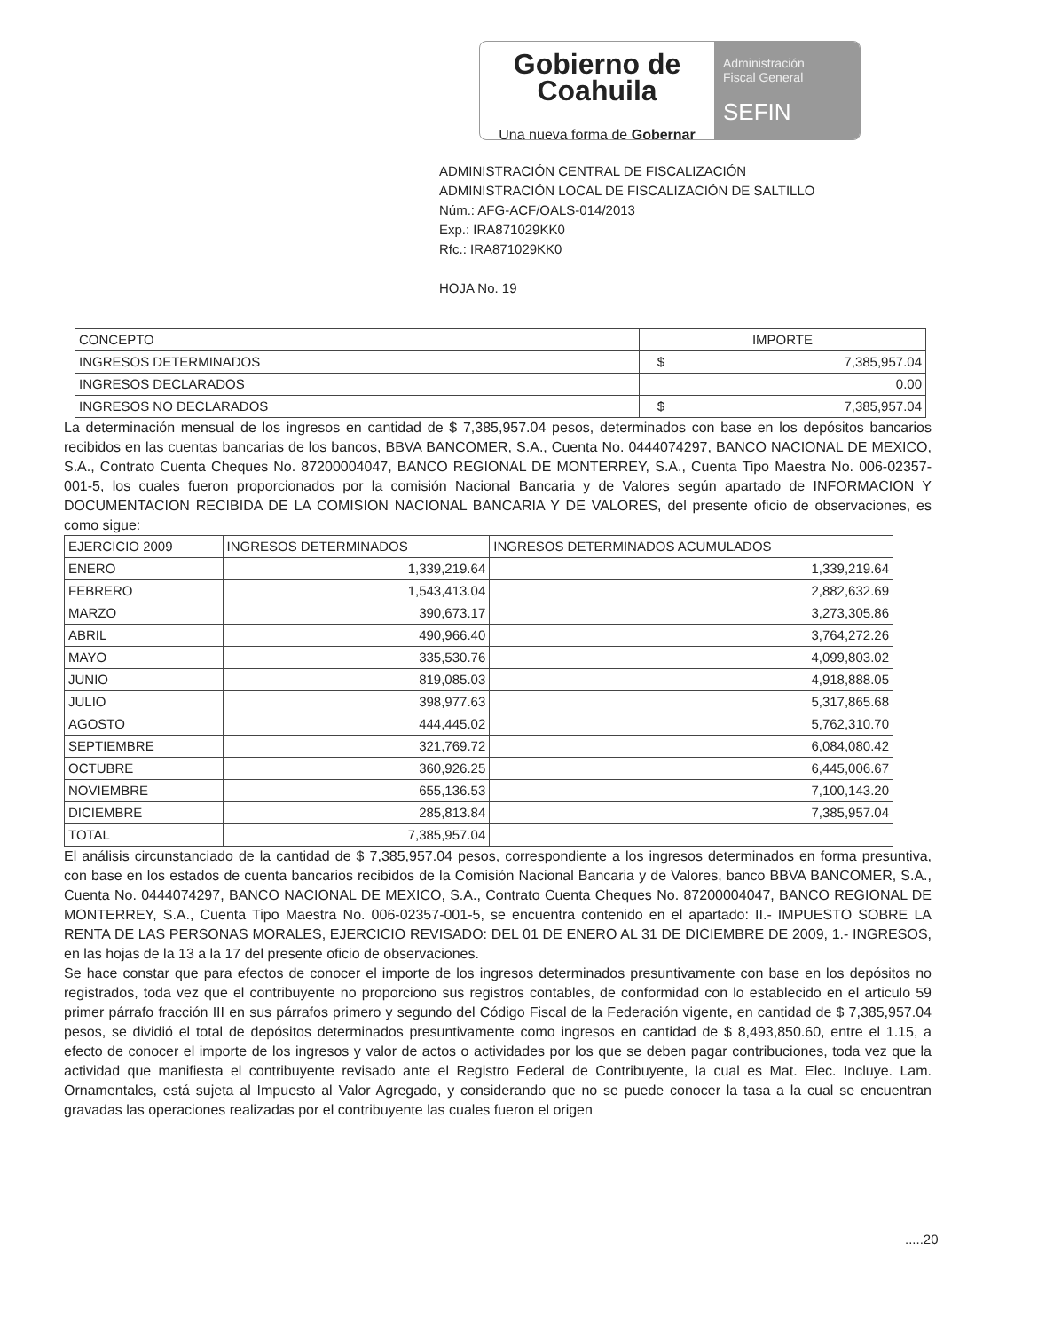Gobierno de
Coahuila
Una nueva forma de Gobernar
Administración
Fiscal General
SEFIN
ADMINISTRACIÓN CENTRAL DE FISCALIZACIÓN
ADMINISTRACIÓN LOCAL DE FISCALIZACIÓN DE SALTILLO
Núm.: AFG-ACF/OALS-014/2013
Exp.: IRA871029KK0
Rfc.: IRA871029KK0
HOJA No. 19
| CONCEPTO | IMPORTE | |
| --- | --- | --- |
| INGRESOS DETERMINADOS | $ | 7,385,957.04 |
| INGRESOS DECLARADOS | 0.00 | |
| INGRESOS NO DECLARADOS | $ | 7,385,957.04 |
La determinación mensual de los ingresos en cantidad de $ 7,385,957.04 pesos, determinados con base en los depósitos bancarios recibidos en las cuentas bancarias de los bancos, BBVA BANCOMER, S.A., Cuenta No. 0444074297, BANCO NACIONAL DE MEXICO, S.A., Contrato Cuenta Cheques No. 87200004047, BANCO REGIONAL DE MONTERREY, S.A., Cuenta Tipo Maestra No. 006-02357-001-5, los cuales fueron proporcionados por la comisión Nacional Bancaria y de Valores según apartado de INFORMACION Y DOCUMENTACION RECIBIDA DE LA COMISION NACIONAL BANCARIA Y DE VALORES, del presente oficio de observaciones, es como sigue:
| EJERCICIO 2009 | INGRESOS DETERMINADOS | INGRESOS DETERMINADOS ACUMULADOS |
| --- | --- | --- |
| ENERO | 1,339,219.64 | 1,339,219.64 |
| FEBRERO | 1,543,413.04 | 2,882,632.69 |
| MARZO | 390,673.17 | 3,273,305.86 |
| ABRIL | 490,966.40 | 3,764,272.26 |
| MAYO | 335,530.76 | 4,099,803.02 |
| JUNIO | 819,085.03 | 4,918,888.05 |
| JULIO | 398,977.63 | 5,317,865.68 |
| AGOSTO | 444,445.02 | 5,762,310.70 |
| SEPTIEMBRE | 321,769.72 | 6,084,080.42 |
| OCTUBRE | 360,926.25 | 6,445,006.67 |
| NOVIEMBRE | 655,136.53 | 7,100,143.20 |
| DICIEMBRE | 285,813.84 | 7,385,957.04 |
| TOTAL | 7,385,957.04 | |
El análisis circunstanciado de la cantidad de $ 7,385,957.04 pesos, correspondiente a los ingresos determinados en forma presuntiva, con base en los estados de cuenta bancarios recibidos de la Comisión Nacional Bancaria y de Valores, banco BBVA BANCOMER, S.A., Cuenta No. 0444074297, BANCO NACIONAL DE MEXICO, S.A., Contrato Cuenta Cheques No. 87200004047, BANCO REGIONAL DE MONTERREY, S.A., Cuenta Tipo Maestra No. 006-02357-001-5, se encuentra contenido en el apartado: II.- IMPUESTO SOBRE LA RENTA DE LAS PERSONAS MORALES, EJERCICIO REVISADO: DEL 01 DE ENERO AL 31 DE DICIEMBRE DE 2009, 1.- INGRESOS, en las hojas de la 13 a la 17 del presente oficio de observaciones.
Se hace constar que para efectos de conocer el importe de los ingresos determinados presuntivamente con base en los depósitos no registrados, toda vez que el contribuyente no proporciono sus registros contables, de conformidad con lo establecido en el articulo 59 primer párrafo fracción III en sus párrafos primero y segundo del Código Fiscal de la Federación vigente, en cantidad de $ 7,385,957.04 pesos, se dividió el total de depósitos determinados presuntivamente como ingresos en cantidad de $ 8,493,850.60, entre el 1.15, a efecto de conocer el importe de los ingresos y valor de actos o actividades por los que se deben pagar contribuciones, toda vez que la actividad que manifiesta el contribuyente revisado ante el Registro Federal de Contribuyente, la cual es Mat. Elec. Incluye. Lam. Ornamentales, está sujeta al Impuesto al Valor Agregado, y considerando que no se puede conocer la tasa a la cual se encuentran gravadas las operaciones realizadas por el contribuyente las cuales fueron el origen
.....20